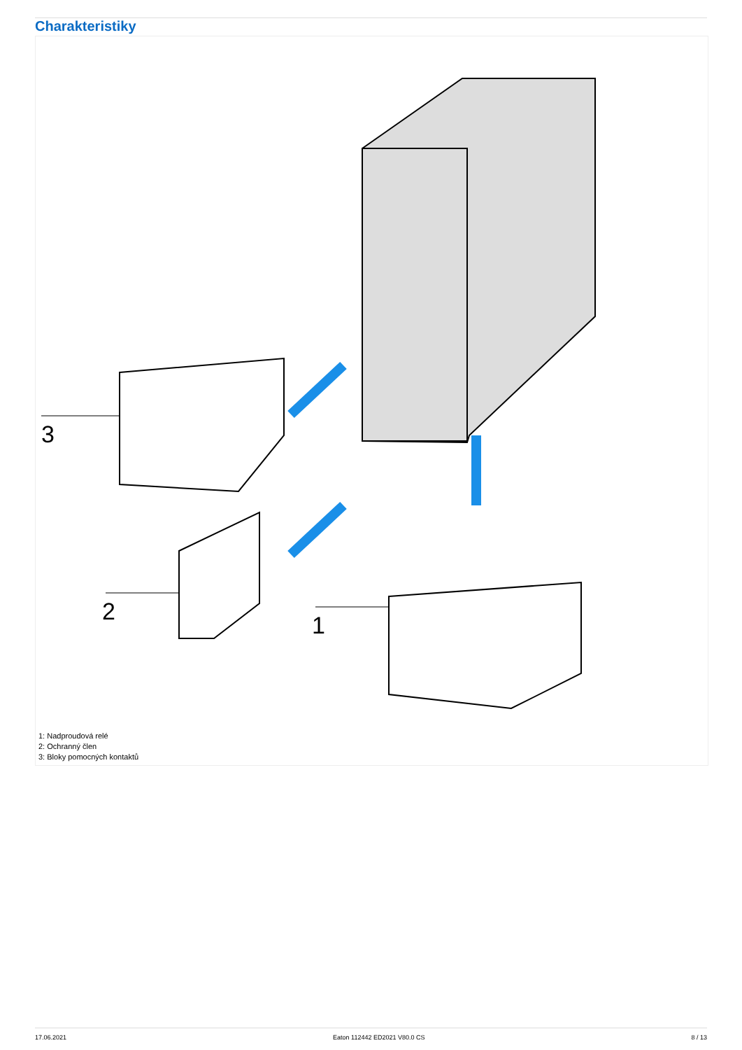Charakteristiky
3
2
1
1: Nadproudová relé
2: Ochranný člen
3: Bloky pomocných kontaktů
17.06.2021 Eaton 112442 ED2021 V80.0 CS 8 / 13